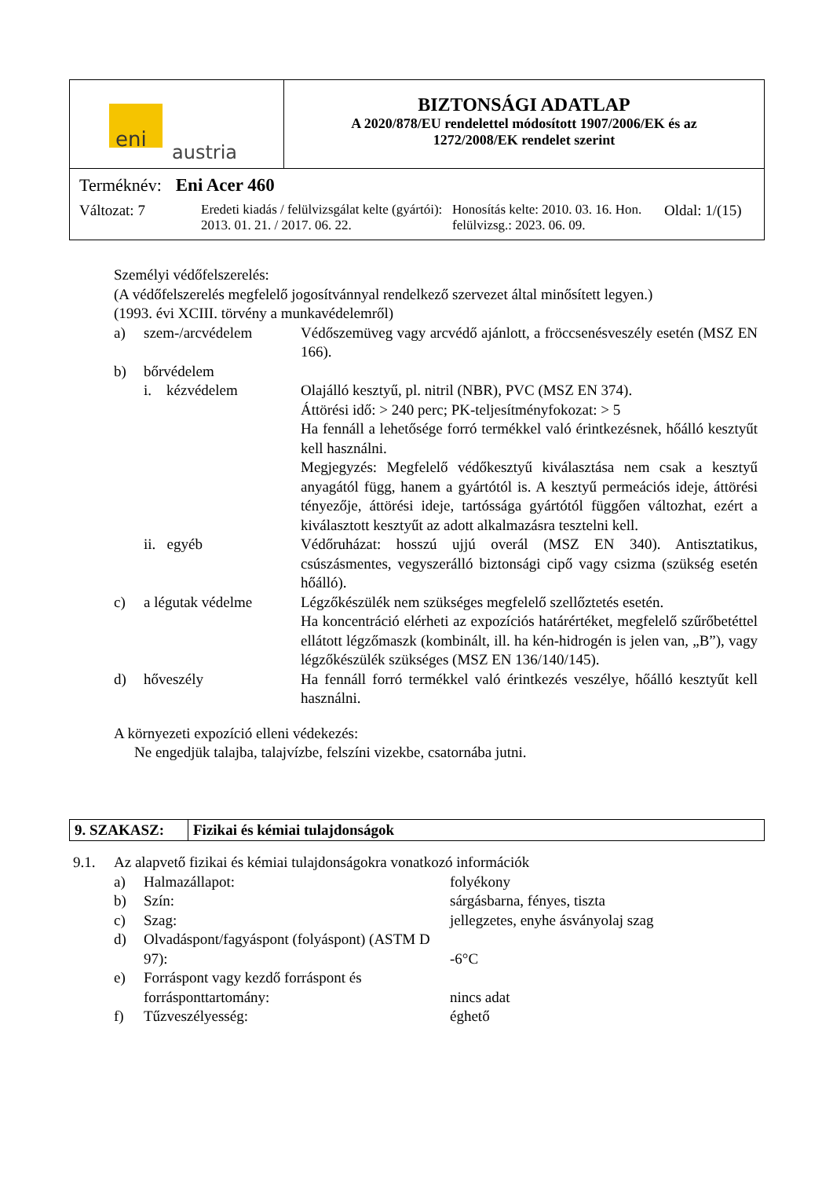| eni austria | BIZTONSÁGI ADATLAP A 2020/878/EU rendelettel módosított 1907/2006/EK és az 1272/2008/EK rendelet szerint |
| Terméknév: Eni Acer 460 Változat: 7 Eredeti kiadás / felülvizsgálat kelte (gyártói): 2013. 01. 21. / 2017. 06. 22. Honosítás kelte: 2010. 03. 16. Hon. felülvizsg.: 2023. 06. 09. Oldal: 1/(15) | |
Személyi védőfelszerelés:
(A védőfelszerelés megfelelő jogosítvánnyal rendelkező szervezet által minősített legyen.)
(1993. évi XCIII. törvény a munkavédelemről)
a) szem-/arcvédelem Védőszemüveg vagy arcvédő ajánlott, a fröccsenésveszély esetén (MSZ EN 166).
b) bőrvédelem
i. kézvédelem Olajálló kesztyű, pl. nitril (NBR), PVC (MSZ EN 374).
Áttörési idő: > 240 perc; PK-teljesítményfokozat: > 5
Ha fennáll a lehetősége forró termékkel való érintkezésnek, hőálló kesztyűt kell használni.
Megjegyzés: Megfelelő védőkesztyű kiválasztása nem csak a kesztyű anyagától függ, hanem a gyártótól is. A kesztyű permeációs ideje, áttörési tényezője, áttörési ideje, tartóssága gyártótól függően változhat, ezért a kiválasztott kesztyűt az adott alkalmazásra tesztelni kell.
ii. egyéb Védőruházat: hosszú ujjú overál (MSZ EN 340). Antisztatikus, csúszásmentes, vegyszerálló biztonsági cipő vagy csizma (szükség esetén hőálló).
c) a légutak védelme Légzőkészülék nem szükséges megfelelő szellőztetés esetén.
Ha koncentráció elérheti az expozíciós határértéket, megfelelő szűrőbetéttel ellátott légzőmaszk (kombinált, ill. ha kén-hidrogén is jelen van, „B”), vagy légzőkészülék szükséges (MSZ EN 136/140/145).
d) hőveszély Ha fennáll forró termékkel való érintkezés veszélye, hőálló kesztyűt kell használni.
A környezeti expozíció elleni védekezés:
Ne engedjük talajba, talajvízbe, felszíni vizekbe, csatornába jutni.
| 9. SZAKASZ: | Fizikai és kémiai tulajdonságok |
9.1. Az alapvető fizikai és kémiai tulajdonságokra vonatkozó információk
a) Halmazállapot: folyékony
b) Szín: sárgásbarna, fényes, tiszta
c) Szag: jellegzetes, enyhe ásványolaj szag
d) Olvadáspont/fagyáspont (folyáspont) (ASTM D 97):
-6°C
e) Forráspont vagy kezdő forráspont és forrásponttartomány:
nincs adat
f) Tűzveszélyesség: éghető